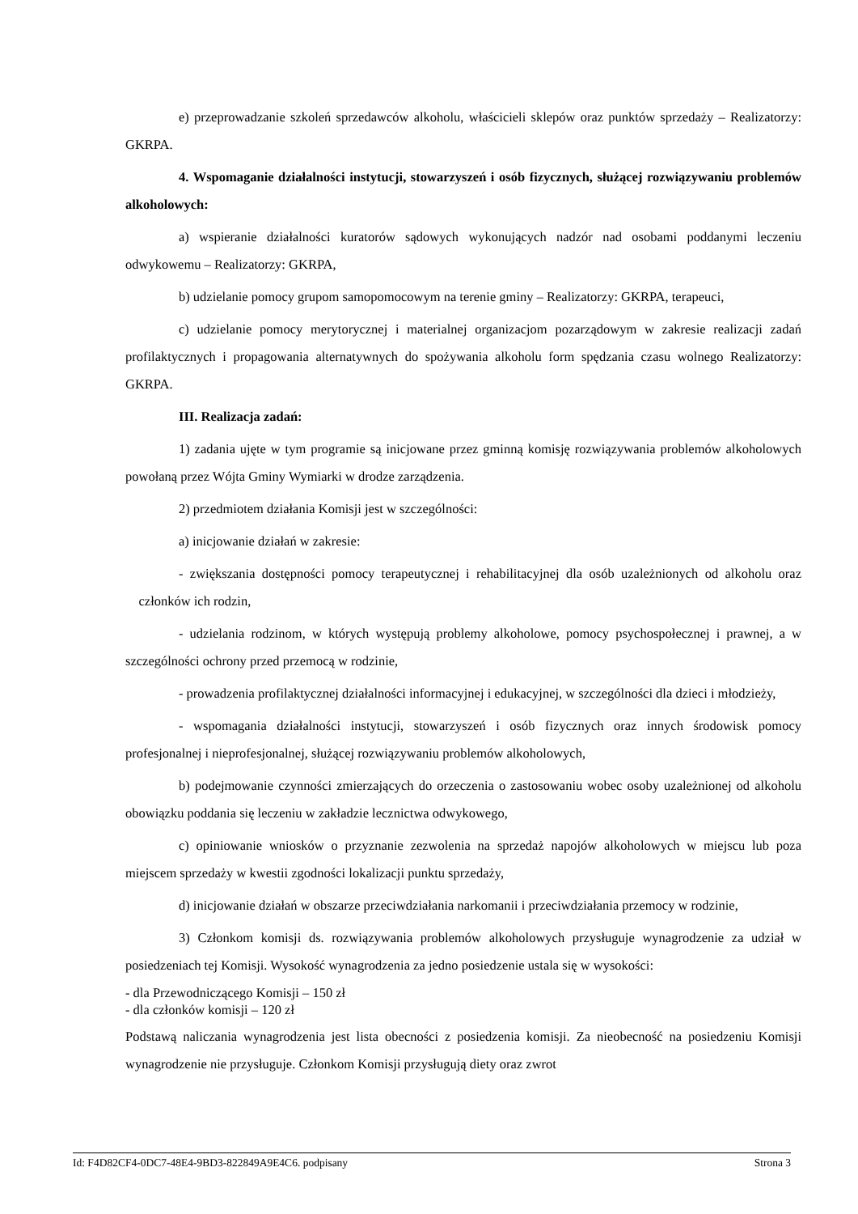e) przeprowadzanie szkoleń sprzedawców alkoholu, właścicieli sklepów oraz punktów sprzedaży – Realizatorzy: GKRPA.
4. Wspomaganie działalności instytucji, stowarzyszeń i osób fizycznych, służącej rozwiązywaniu problemów alkoholowych:
a) wspieranie działalności kuratorów sądowych wykonujących nadzór nad osobami poddanymi leczeniu odwykowemu – Realizatorzy: GKRPA,
b) udzielanie pomocy grupom samopomocowym na terenie gminy – Realizatorzy: GKRPA, terapeuci,
c) udzielanie pomocy merytorycznej i materialnej organizacjom pozarządowym w zakresie realizacji zadań profilaktycznych i propagowania alternatywnych do spożywania alkoholu form spędzania czasu wolnego Realizatorzy: GKRPA.
III. Realizacja zadań:
1) zadania ujęte w tym programie są inicjowane przez gminną komisję rozwiązywania problemów alkoholowych powołaną przez Wójta Gminy Wymiarki w drodze zarządzenia.
2) przedmiotem działania Komisji jest w szczególności:
a) inicjowanie działań w zakresie:
- zwiększania dostępności pomocy terapeutycznej i rehabilitacyjnej dla osób uzależnionych od alkoholu oraz członków ich rodzin,
- udzielania rodzinom, w których występują problemy alkoholowe, pomocy psychospołecznej i prawnej, a w szczególności ochrony przed przemocą w rodzinie,
- prowadzenia profilaktycznej działalności informacyjnej i edukacyjnej, w szczególności dla dzieci i młodzieży,
- wspomagania działalności instytucji, stowarzyszeń i osób fizycznych oraz innych środowisk pomocy profesjonalnej i nieprofesjonalnej, służącej rozwiązywaniu problemów alkoholowych,
b) podejmowanie czynności zmierzających do orzeczenia o zastosowaniu wobec osoby uzależnionej od alkoholu obowiązku poddania się leczeniu w zakładzie lecznictwa odwykowego,
c) opiniowanie wniosków o przyznanie zezwolenia na sprzedaż napojów alkoholowych w miejscu lub poza miejscem sprzedaży w kwestii zgodności lokalizacji punktu sprzedaży,
d) inicjowanie działań w obszarze przeciwdziałania narkomanii i przeciwdziałania przemocy w rodzinie,
3) Członkom komisji ds. rozwiązywania problemów alkoholowych przysługuje wynagrodzenie za udział w posiedzeniach tej Komisji. Wysokość wynagrodzenia za jedno posiedzenie ustala się w wysokości:
- dla Przewodniczącego Komisji – 150 zł
- dla członków komisji – 120 zł
Podstawą naliczania wynagrodzenia jest lista obecności z posiedzenia komisji. Za nieobecność na posiedzeniu Komisji wynagrodzenie nie przysługuje. Członkom Komisji przysługują diety oraz zwrot
Id: F4D82CF4-0DC7-48E4-9BD3-822849A9E4C6. podpisany Strona 3